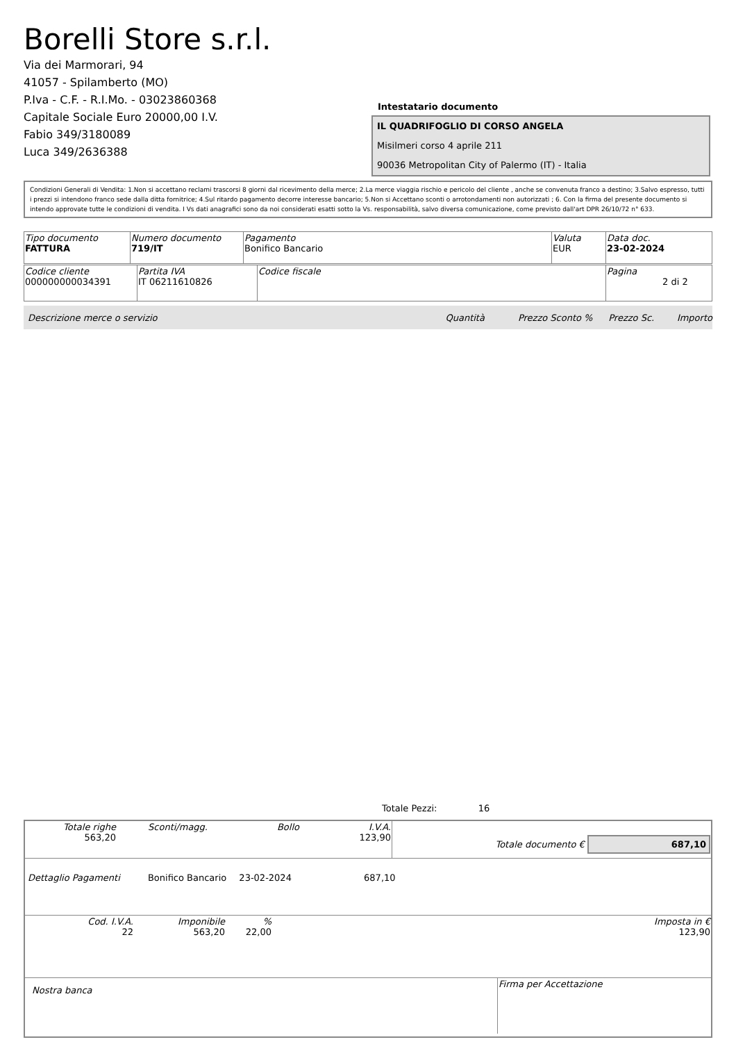Borelli Store s.r.l.
Via dei Marmorari, 94
41057 - Spilamberto (MO)
P.Iva - C.F. - R.I.Mo. - 03023860368
Capitale Sociale Euro 20000,00 I.V.
Fabio 349/3180089
Luca 349/2636388
Intestatario documento
IL QUADRIFOGLIO DI CORSO ANGELA
Misilmeri corso 4 aprile 211
90036 Metropolitan City of Palermo (IT) - Italia
Condizioni Generali di Vendita: 1.Non si accettano reclami trascorsi 8 giorni dal ricevimento della merce; 2.La merce viaggia rischio e pericolo del cliente , anche se convenuta franco a destino; 3.Salvo espresso, tutti i prezzi si intendono franco sede dalla ditta fornitrice; 4.Sul ritardo pagamento decorre interesse bancario; 5.Non si Accettano sconti o arrotondamenti non autorizzati ; 6. Con la firma del presente documento si intendo approvate tutte le condizioni di vendita. I Vs dati anagrafici sono da noi considerati esatti sotto la Vs. responsabilità, salvo diversa comunicazione, come previsto dall'art DPR 26/10/72 n° 633.
| Tipo documento FATTURA | Numero documento 719/IT | Pagamento Bonifico Bancario | Valuta EUR | Data doc. 23-02-2024 |
| Codice cliente 000000000034391 | Partita IVA IT 06211610826 | Codice fiscale | Pagina 2 di 2 |
Descrizione merce o servizio Quantità Prezzo Sconto % Prezzo Sc. Importo
Totale Pezzi: 16
| Totale righe 563,20 | Sconti/magg. | Bollo | I.V.A. 123,90 | Totale documento € 687,10 |
Dettaglio Pagamenti Bonifico Bancario 23-02-2024 687,10
| Cod. I.V.A. 22 | Imponibile 563,20 | % 22,00 | | Imposta in € 123,90 |
| Nostra banca | Firma per Accettazione |